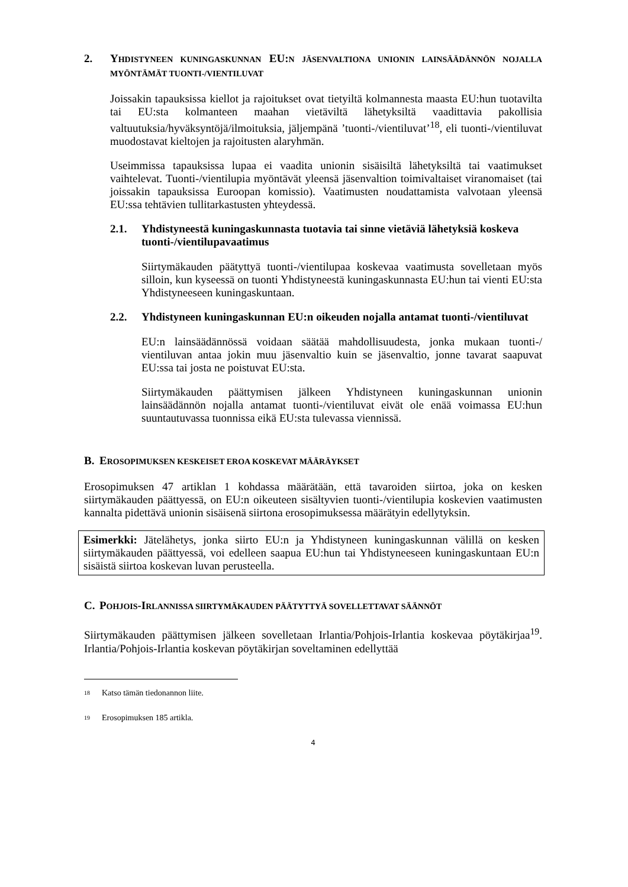2. YHDISTYNEEN KUNINGASKUNNAN EU:N JÄSENVALTIONA UNIONIN LAINSÄÄDÄNNÖN NOJALLA MYÖNTÄMÄT TUONTI-/VIENTILUVAT
Joissakin tapauksissa kiellot ja rajoitukset ovat tietyiltä kolmannesta maasta EU:hun tuotavilta tai EU:sta kolmanteen maahan vietäviltä lähetyksiltä vaadittavia pakollisia valtuutuksia/hyväksyntöjä/ilmoituksia, jäljempänä ’tuonti-/vientiluvat’<sup>18</sup>, eli tuonti-/vientiluvat muodostavat kieltojen ja rajoitusten alaryhmän.
Useimmissa tapauksissa lupaa ei vaadita unionin sisäisiltä lähetyksiltä tai vaatimukset vaihtelevat. Tuonti-/vientilupia myöntävät yleensä jäsenvaltion toimivaltaiset viranomaiset (tai joissakin tapauksissa Euroopan komissio). Vaatimusten noudattamista valvotaan yleensä EU:ssa tehtävien tullitarkastusten yhteydessä.
2.1. Yhdistyneestä kuningaskunnasta tuotavia tai sinne vietäviä lähetyksiä koskeva tuonti-/vientilupavaatimus
Siirtymäkauden päätyttyä tuonti-/vientilupaa koskevaa vaatimusta sovelletaan myös silloin, kun kyseessä on tuonti Yhdistyneestä kuningaskunnasta EU:hun tai vienti EU:sta Yhdistyneeseen kuningaskuntaan.
2.2. Yhdistyneen kuningaskunnan EU:n oikeuden nojalla antamat tuonti-/vientiluvat
EU:n lainsäädännössä voidaan säätää mahdollisuudesta, jonka mukaan tuonti-/ vientiluvan antaa jokin muu jäsenvaltio kuin se jäsenvaltio, jonne tavarat saapuvat EU:ssa tai josta ne poistuvat EU:sta.
Siirtymäkauden päättymisen jälkeen Yhdistyneen kuningaskunnan unionin lainsäädännön nojalla antamat tuonti-/vientiluvat eivät ole enää voimassa EU:hun suuntautuvassa tuonnissa eikä EU:sta tulevassa viennissä.
B. EROSOPIMUKSEN KESKEISET EROA KOSKEVAT MÄÄRÄYKSET
Erosopimuksen 47 artiklan 1 kohdassa määrätään, että tavaroiden siirtoa, joka on kesken siirtymäkauden päättyessä, on EU:n oikeuteen sisältyvien tuonti-/vientilupia koskevien vaatimusten kannalta pidettävä unionin sisäisenä siirtona erosopimuksessa määrätyin edellytyksin.
Esimerkki: Jätelähetys, jonka siirto EU:n ja Yhdistyneen kuningaskunnan välillä on kesken siirtymäkauden päättyessä, voi edelleen saapua EU:hun tai Yhdistyneeseen kuningaskuntaan EU:n sisäistä siirtoa koskevan luvan perusteella.
C. POHJOIS-IRLANNISSA SIIRTYMÄKAUDEN PÄÄTYTTYÄ SOVELLETTAVAT SÄÄNNÖT
Siirtymäkauden päättymisen jälkeen sovelletaan Irlantia/Pohjois-Irlantia koskevaa pöytäkirjaa<sup>19</sup>. Irlantia/Pohjois-Irlantia koskevan pöytäkirjan soveltaminen edellyttää
<sup>18</sup> Katso tämän tiedonannon liite.
<sup>19</sup> Erosopimuksen 185 artikla.
4